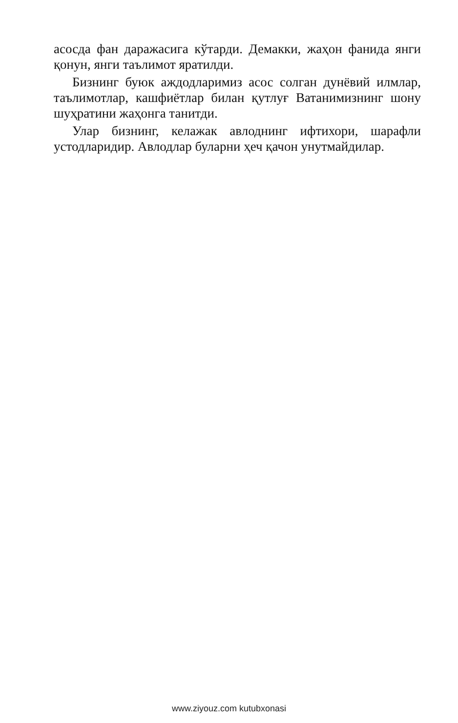асосда фан даражасига кўтарди. Демакки, жаҳон фанида янги қонун, янги таълимот яратилди.
Бизнинг буюк аждодларимиз асос солган дунёвий илмлар, таълимотлар, кашфиётлар билан қутлуғ Ватанимизнинг шону шуҳратини жаҳонга танитди.
Улар бизнинг, келажак авлоднинг ифтихори, шарафли устодларидир. Авлодлар буларни ҳеч қачон унутмайдилар.
www.ziyouz.com kutubxonasi